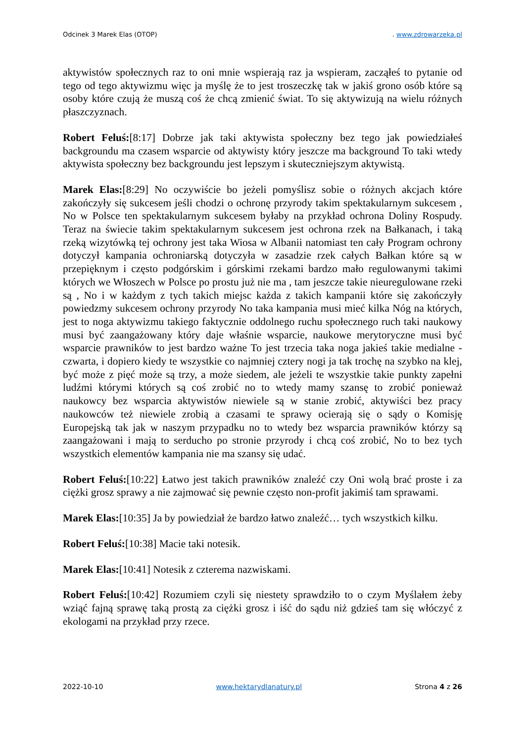Odcinek 3 Marek Elas (OTOP). www.zdrowarzeka.pl
aktywistów społecznych raz to oni mnie wspierają raz ja wspieram, zacząłeś to pytanie od tego od tego aktywizmu więc ja myślę że to jest troszeczkę tak w jakiś grono osób które są osoby które czują że muszą coś że chcą zmienić świat. To się aktywizują na wielu różnych płaszczyznach.
Robert Feluś:[8:17] Dobrze jak taki aktywista społeczny bez tego jak powiedziałeś backgroundu ma czasem wsparcie od aktywisty który jeszcze ma background To taki wtedy aktywista społeczny bez backgroundu jest lepszym i skuteczniejszym aktywistą.
Marek Elas:[8:29] No oczywiście bo jeżeli pomyślisz sobie o różnych akcjach które zakończyły się sukcesem jeśli chodzi o ochronę przyrody takim spektakularnym sukcesem , No w Polsce ten spektakularnym sukcesem byłaby na przykład ochrona Doliny Rospudy. Teraz na świecie takim spektakularnym sukcesem jest ochrona rzek na Bałkanach, i taką rzeką wizytówką tej ochrony jest taka Wiosa w Albanii natomiast ten cały Program ochrony dotyczył kampania ochroniarską dotyczyła w zasadzie rzek całych Bałkan które są w przepięknym i często podgórskim i górskimi rzekami bardzo mało regulowanymi takimi których we Włoszech w Polsce po prostu już nie ma , tam jeszcze takie nieuregulowane rzeki są , No i w każdym z tych takich miejsc każda z takich kampanii które się zakończyły powiedzmy sukcesem ochrony przyrody No taka kampania musi mieć kilka Nóg na których, jest to noga aktywizmu takiego faktycznie oddolnego ruchu społecznego ruch taki naukowy musi być zaangażowany który daje właśnie wsparcie, naukowe merytoryczne musi być wsparcie prawników to jest bardzo ważne To jest trzecia taka noga jakieś takie medialne - czwarta, i dopiero kiedy te wszystkie co najmniej cztery nogi ja tak trochę na szybko na klej, być może z pięć może są trzy, a może siedem, ale jeżeli te wszystkie takie punkty zapełni ludźmi którymi których są coś zrobić no to wtedy mamy szansę to zrobić ponieważ naukowcy bez wsparcia aktywistów niewiele są w stanie zrobić, aktywiści bez pracy naukowców też niewiele zrobią a czasami te sprawy ocierają się o sądy o Komisję Europejską tak jak w naszym przypadku no to wtedy bez wsparcia prawników którzy są zaangażowani i mają to serducho po stronie przyrody i chcą coś zrobić, No to bez tych wszystkich elementów kampania nie ma szansy się udać.
Robert Feluś:[10:22] Łatwo jest takich prawników znaleźć czy Oni wolą brać proste i za ciężki grosz sprawy a nie zajmować się pewnie często non-profit jakimiś tam sprawami.
Marek Elas:[10:35] Ja by powiedział że bardzo łatwo znaleźć… tych wszystkich kilku.
Robert Feluś:[10:38] Macie taki notesik.
Marek Elas:[10:41] Notesik z czterema nazwiskami.
Robert Feluś:[10:42] Rozumiem czyli się niestety sprawdziło to o czym Myślałem żeby wziąć fajną sprawę taką prostą za ciężki grosz i iść do sądu niż gdzieś tam się włóczyć z ekologami na przykład przy rzece.
2022-10-10 www.hektarydlanatury.pl Strona 4 z 26